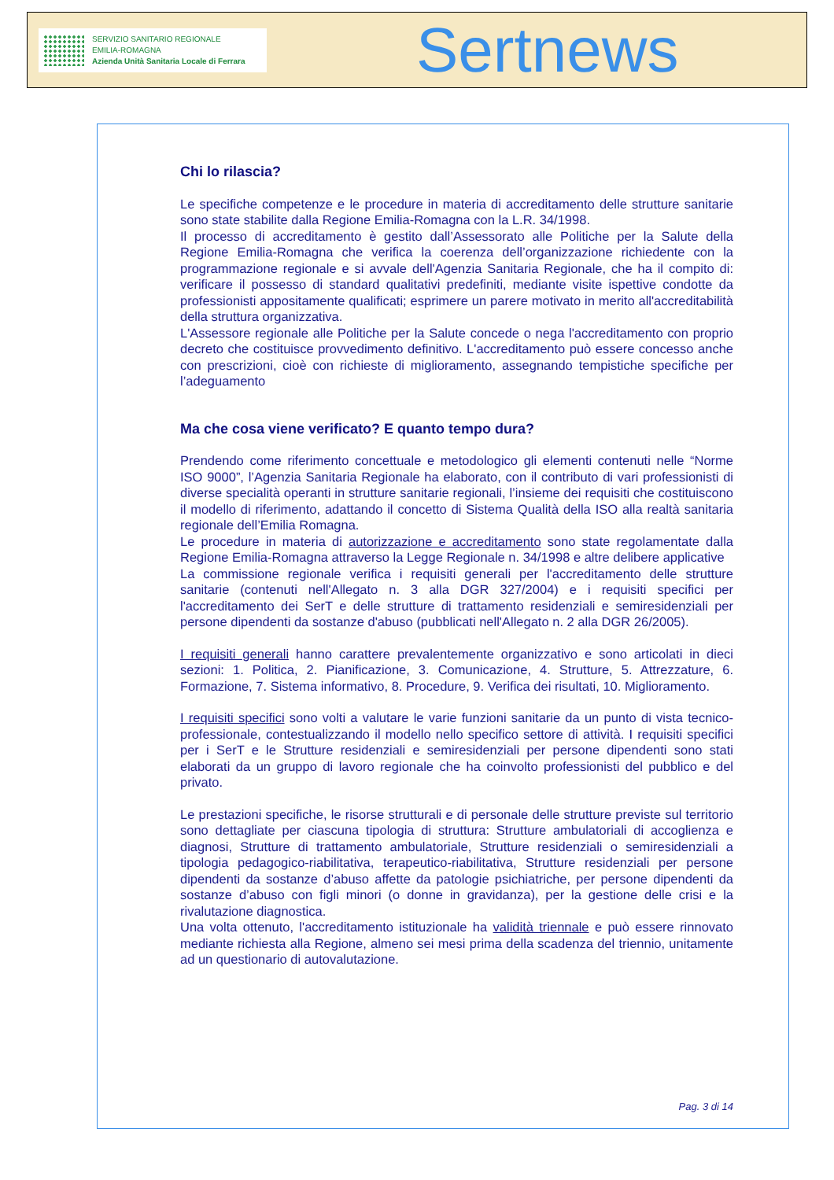SERVIZIO SANITARIO REGIONALE
EMILIA-ROMAGNA
Azienda Unità Sanitaria Locale di Ferrara
Sertnews
Chi lo rilascia?
Le specifiche competenze e le procedure in materia di accreditamento delle strutture sanitarie sono state stabilite dalla Regione Emilia-Romagna con la L.R. 34/1998.
Il processo di accreditamento è gestito dall’Assessorato alle Politiche per la Salute della Regione Emilia-Romagna che verifica la coerenza dell’organizzazione richiedente con la programmazione regionale e si avvale dell'Agenzia Sanitaria Regionale, che ha il compito di: verificare il possesso di standard qualitativi predefiniti, mediante visite ispettive condotte da professionisti appositamente qualificati; esprimere un parere motivato in merito all'accreditabilità della struttura organizzativa.
L'Assessore regionale alle Politiche per la Salute concede o nega l'accreditamento con proprio decreto che costituisce provvedimento definitivo. L'accreditamento può essere concesso anche con prescrizioni, cioè con richieste di miglioramento, assegnando tempistiche specifiche per l’adeguamento
Ma che cosa viene verificato? E quanto tempo dura?
Prendendo come riferimento concettuale e metodologico gli elementi contenuti nelle “Norme ISO 9000”, l’Agenzia Sanitaria Regionale ha elaborato, con il contributo di vari professionisti di diverse specialità operanti in strutture sanitarie regionali, l’insieme dei requisiti che costituiscono il modello di riferimento, adattando il concetto di Sistema Qualità della ISO alla realtà sanitaria regionale dell’Emilia Romagna.
Le procedure in materia di autorizzazione e accreditamento sono state regolamentate dalla Regione Emilia-Romagna attraverso la Legge Regionale n. 34/1998 e altre delibere applicative
La commissione regionale verifica i requisiti generali per l'accreditamento delle strutture sanitarie (contenuti nell'Allegato n. 3 alla DGR 327/2004) e i requisiti specifici per l'accreditamento dei SerT e delle strutture di trattamento residenziali e semiresidenziali per persone dipendenti da sostanze d'abuso (pubblicati nell'Allegato n. 2 alla DGR 26/2005).
I requisiti generali hanno carattere prevalentemente organizzativo e sono articolati in dieci sezioni: 1. Politica, 2. Pianificazione, 3. Comunicazione, 4. Strutture, 5. Attrezzature, 6. Formazione, 7. Sistema informativo, 8. Procedure, 9. Verifica dei risultati, 10. Miglioramento.
I requisiti specifici sono volti a valutare le varie funzioni sanitarie da un punto di vista tecnico-professionale, contestualizzando il modello nello specifico settore di attività. I requisiti specifici per i SerT e le Strutture residenziali e semiresidenziali per persone dipendenti sono stati elaborati da un gruppo di lavoro regionale che ha coinvolto professionisti del pubblico e del privato.
Le prestazioni specifiche, le risorse strutturali e di personale delle strutture previste sul territorio sono dettagliate per ciascuna tipologia di struttura: Strutture ambulatoriali di accoglienza e diagnosi, Strutture di trattamento ambulatoriale, Strutture residenziali o semiresidenziali a tipologia pedagogico-riabilitativa, terapeutico-riabilitativa, Strutture residenziali per persone dipendenti da sostanze d’abuso affette da patologie psichiatriche, per persone dipendenti da sostanze d’abuso con figli minori (o donne in gravidanza), per la gestione delle crisi e la rivalutazione diagnostica.
Una volta ottenuto, l'accreditamento istituzionale ha validità triennale e può essere rinnovato mediante richiesta alla Regione, almeno sei mesi prima della scadenza del triennio, unitamente ad un questionario di autovalutazione.
Pag. 3 di 14